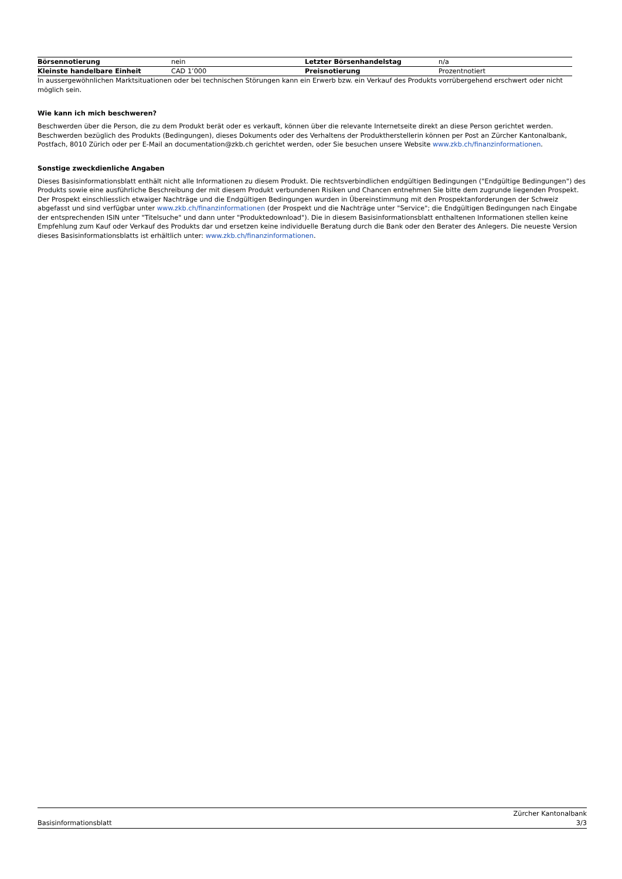| Börsennotierung | nein | Letzter Börsenhandelstag | n/a |
| Kleinste handelbare Einheit | CAD 1’000 | Preisnotierung | Prozentnotiert |
In aussergewöhnlichen Marktsituationen oder bei technischen Störungen kann ein Erwerb bzw. ein Verkauf des Produkts vorrübergehend erschwert oder nicht möglich sein.
Wie kann ich mich beschweren?
Beschwerden über die Person, die zu dem Produkt berät oder es verkauft, können über die relevante Internetseite direkt an diese Person gerichtet werden. Beschwerden bezüglich des Produkts (Bedingungen), dieses Dokuments oder des Verhaltens der Produktherstellerin können per Post an Zürcher Kantonalbank, Postfach, 8010 Zürich oder per E-Mail an documentation@zkb.ch gerichtet werden, oder Sie besuchen unsere Website www.zkb.ch/finanzinformationen.
Sonstige zweckdienliche Angaben
Dieses Basisinformationsblatt enthält nicht alle Informationen zu diesem Produkt. Die rechtsverbindlichen endgültigen Bedingungen ("Endgültige Bedingungen") des Produkts sowie eine ausführliche Beschreibung der mit diesem Produkt verbundenen Risiken und Chancen entnehmen Sie bitte dem zugrunde liegenden Prospekt. Der Prospekt einschliesslich etwaiger Nachträge und die Endgültigen Bedingungen wurden in Übereinstimmung mit den Prospektanforderungen der Schweiz abgefasst und sind verfügbar unter www.zkb.ch/finanzinformationen (der Prospekt und die Nachträge unter "Service"; die Endgültigen Bedingungen nach Eingabe der entsprechenden ISIN unter "Titelsuche" und dann unter "Produktedownload"). Die in diesem Basisinformationsblatt enthaltenen Informationen stellen keine Empfehlung zum Kauf oder Verkauf des Produkts dar und ersetzen keine individuelle Beratung durch die Bank oder den Berater des Anlegers. Die neueste Version dieses Basisinformationsblatts ist erhältlich unter: www.zkb.ch/finanzinformationen.
Basisinformationsblatt
Zürcher Kantonalbank
3/3